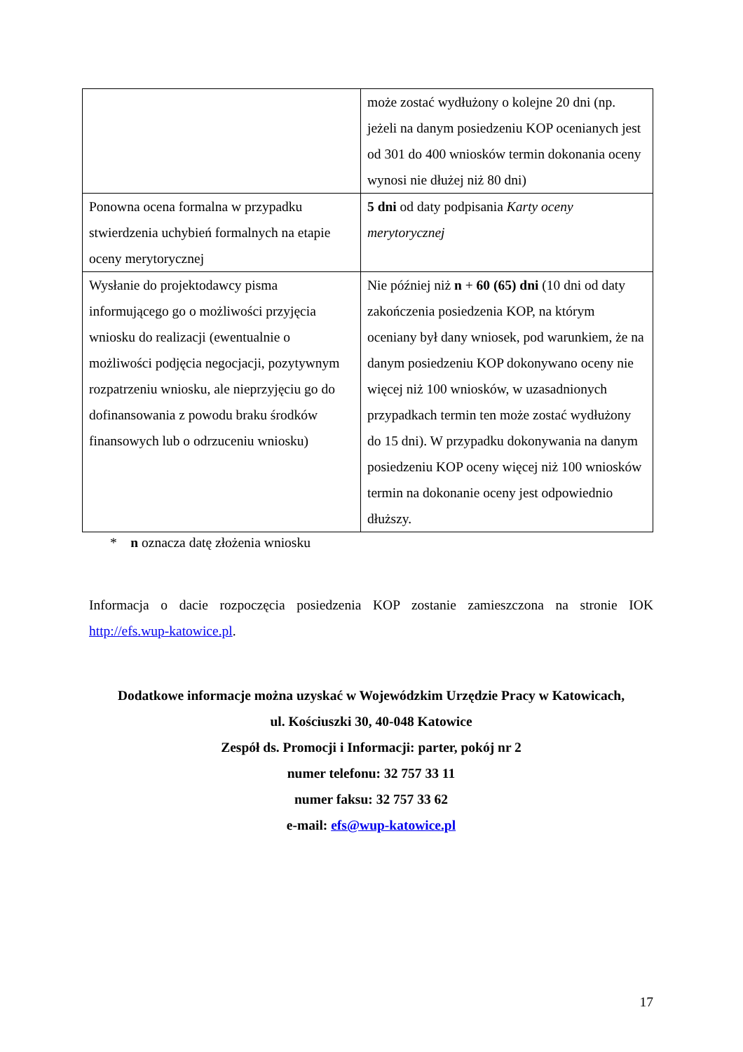| | może zostać wydłużony o kolejne 20 dni (np. jeżeli na danym posiedzeniu KOP ocenianych jest od 301 do 400 wniosków termin dokonania oceny wynosi nie dłużej niż 80 dni) |
| Ponowna ocena formalna w przypadku stwierdzenia uchybień formalnych na etapie oceny merytorycznej | 5 dni od daty podpisania Karty oceny merytorycznej |
| Wysłanie do projektodawcy pisma informującego go o możliwości przyjęcia wniosku do realizacji (ewentualnie o możliwości podjęcia negocjacji, pozytywnym rozpatrzeniu wniosku, ale nieprzyjęciu go do dofinansowania z powodu braku środków finansowych lub o odrzuceniu wniosku) | Nie później niż n + 60 (65) dni (10 dni od daty zakończenia posiedzenia KOP, na którym oceniany był dany wniosek, pod warunkiem, że na danym posiedzeniu KOP dokonywano oceny nie więcej niż 100 wniosków, w uzasadnionych przypadkach termin ten może zostać wydłużony do 15 dni). W przypadku dokonywania na danym posiedzeniu KOP oceny więcej niż 100 wniosków termin na dokonanie oceny jest odpowiednio dłuższy. |
* n oznacza datę złożenia wniosku
Informacja o dacie rozpoczęcia posiedzenia KOP zostanie zamieszczona na stronie IOK http://efs.wup-katowice.pl.
Dodatkowe informacje można uzyskać w Wojewódzkim Urzędzie Pracy w Katowicach,
ul. Kościuszki 30, 40-048 Katowice
Zespół ds. Promocji i Informacji: parter, pokój nr 2
numer telefonu: 32 757 33 11
numer faksu: 32 757 33 62
e-mail: efs@wup-katowice.pl
17